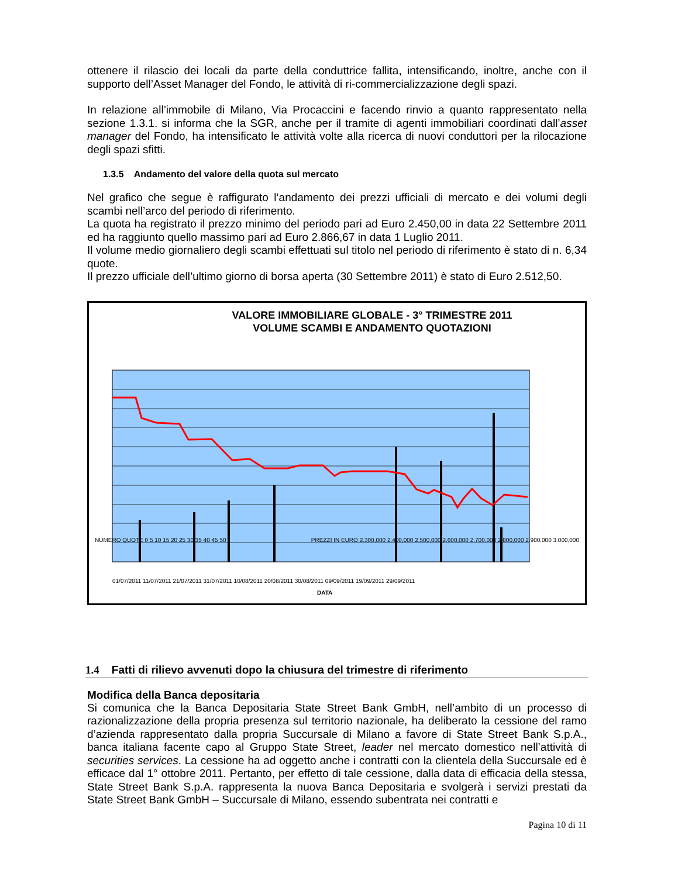ottenere il rilascio dei locali da parte della conduttrice fallita, intensificando, inoltre, anche con il supporto dell’Asset Manager del Fondo, le attività di ri-commercializzazione degli spazi.
In relazione all’immobile di Milano, Via Procaccini e facendo rinvio a quanto rappresentato nella sezione 1.3.1. si informa che la SGR, anche per il tramite di agenti immobiliari coordinati dall’asset manager del Fondo, ha intensificato le attività volte alla ricerca di nuovi conduttori per la rilocazione degli spazi sfitti.
1.3.5 Andamento del valore della quota sul mercato
Nel grafico che segue è raffigurato l’andamento dei prezzi ufficiali di mercato e dei volumi degli scambi nell’arco del periodo di riferimento.
La quota ha registrato il prezzo minimo del periodo pari ad Euro 2.450,00 in data 22 Settembre 2011 ed ha raggiunto quello massimo pari ad Euro 2.866,67 in data 1 Luglio 2011.
Il volume medio giornaliero degli scambi effettuati sul titolo nel periodo di riferimento è stato di n. 6,34 quote.
Il prezzo ufficiale dell’ultimo giorno di borsa aperta (30 Settembre 2011) è stato di Euro 2.512,50.
VALORE IMMOBILIARE GLOBALE - 3° TRIMESTRE 2011
VOLUME SCAMBI E ANDAMENTO QUOTAZIONI
NUMERO QUOTE 0 5 10 15 20 25 30 35 40 45 50
PREZZI IN EURO 2.300,000 2.400,000 2.500,000 2.600,000 2.700,000 2.800,000 2.900,000 3.000,000
01/07/2011 11/07/2011 21/07/2011 31/07/2011 10/08/2011 20/08/2011 30/08/2011 09/09/2011 19/09/2011 29/09/2011
DATA
1.4 Fatti di rilievo avvenuti dopo la chiusura del trimestre di riferimento
Modifica della Banca depositaria
Si comunica che la Banca Depositaria State Street Bank GmbH, nell’ambito di un processo di razionalizzazione della propria presenza sul territorio nazionale, ha deliberato la cessione del ramo d’azienda rappresentato dalla propria Succursale di Milano a favore di State Street Bank S.p.A., banca italiana facente capo al Gruppo State Street, leader nel mercato domestico nell’attività di securities services. La cessione ha ad oggetto anche i contratti con la clientela della Succursale ed è efficace dal 1° ottobre 2011. Pertanto, per effetto di tale cessione, dalla data di efficacia della stessa, State Street Bank S.p.A. rappresenta la nuova Banca Depositaria e svolgerà i servizi prestati da State Street Bank GmbH – Succursale di Milano, essendo subentrata nei contratti e
Pagina 10 di 11